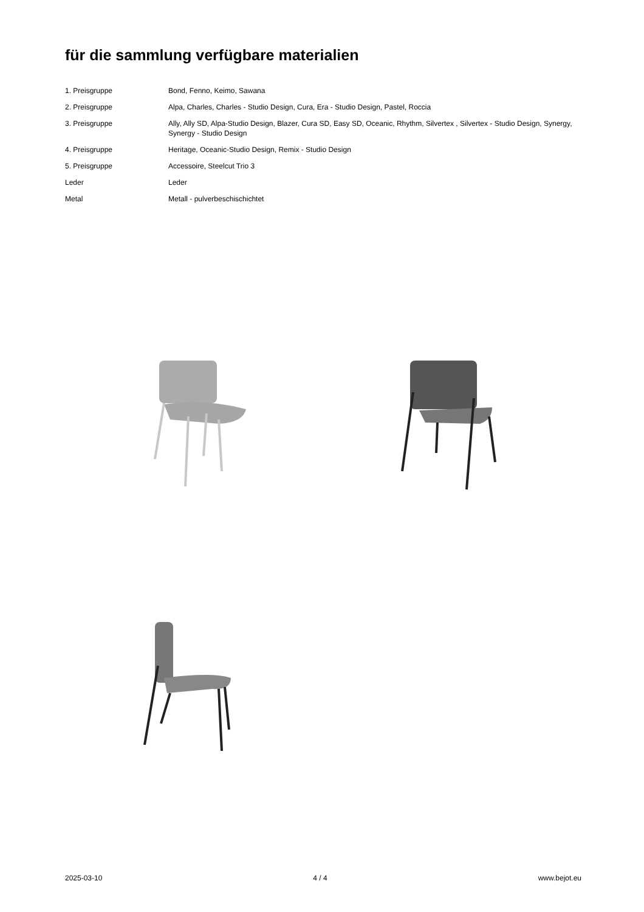für die sammlung verfügbare materialien
| 1. Preisgruppe | Bond, Fenno, Keimo, Sawana |
| 2. Preisgruppe | Alpa, Charles, Charles - Studio Design, Cura, Era - Studio Design, Pastel, Roccia |
| 3. Preisgruppe | Ally, Ally SD, Alpa-Studio Design, Blazer, Cura SD, Easy SD, Oceanic, Rhythm, Silvertex , Silvertex - Studio Design, Synergy, Synergy - Studio Design |
| 4. Preisgruppe | Heritage, Oceanic-Studio Design, Remix - Studio Design |
| 5. Preisgruppe | Accessoire, Steelcut Trio 3 |
| Leder | Leder |
| Metal | Metall - pulverbeschischichtet |
2025-03-10 4 / 4 www.bejot.eu